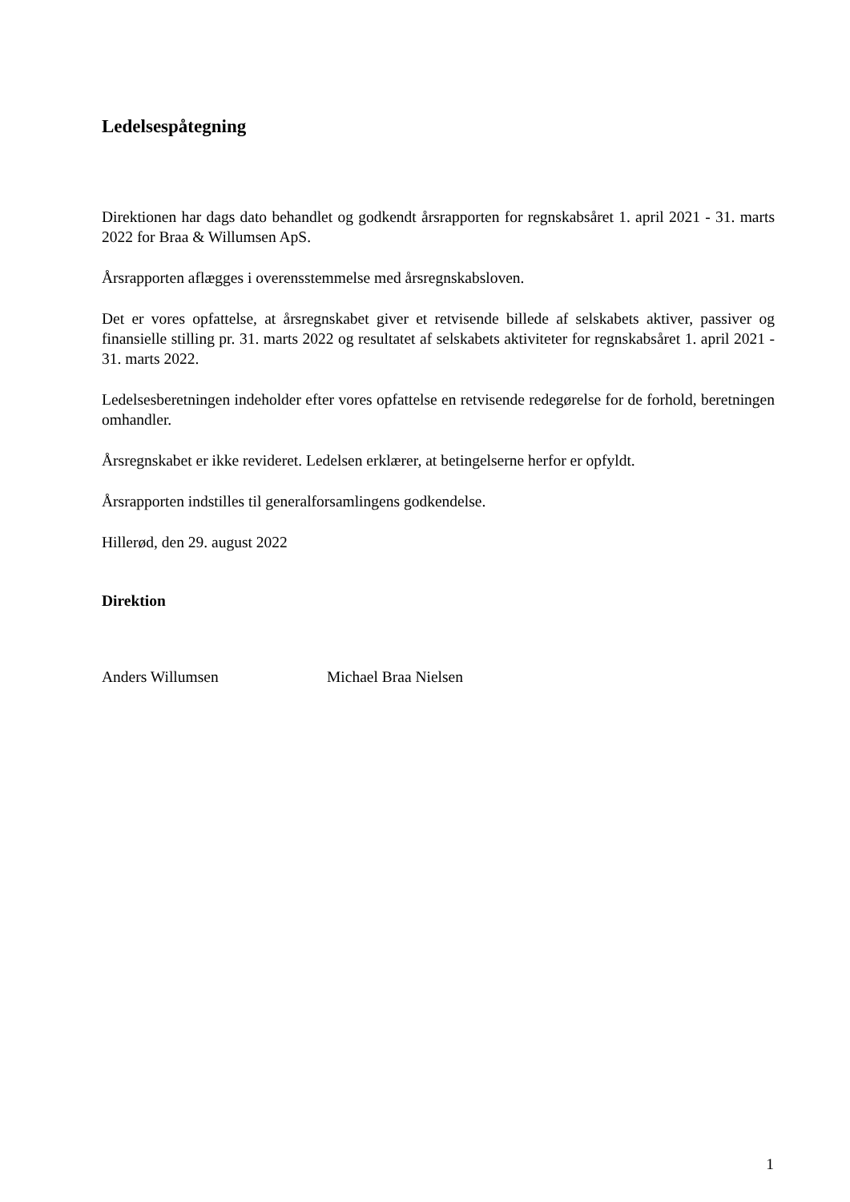Ledelsespåtegning
Direktionen har dags dato behandlet og godkendt årsrapporten for regnskabsåret 1. april 2021 - 31. marts 2022 for Braa & Willumsen ApS.
Årsrapporten aflægges i overensstemmelse med årsregnskabsloven.
Det er vores opfattelse, at årsregnskabet giver et retvisende billede af selskabets aktiver, passiver og finansielle stilling pr. 31. marts 2022 og resultatet af selskabets aktiviteter for regnskabsåret 1. april 2021 - 31. marts 2022.
Ledelsesberetningen indeholder efter vores opfattelse en retvisende redegørelse for de forhold, beretningen omhandler.
Årsregnskabet er ikke revideret. Ledelsen erklærer, at betingelserne herfor er opfyldt.
Årsrapporten indstilles til generalforsamlingens godkendelse.
Hillerød, den 29. august 2022
Direktion
Anders Willumsen Michael Braa Nielsen
1